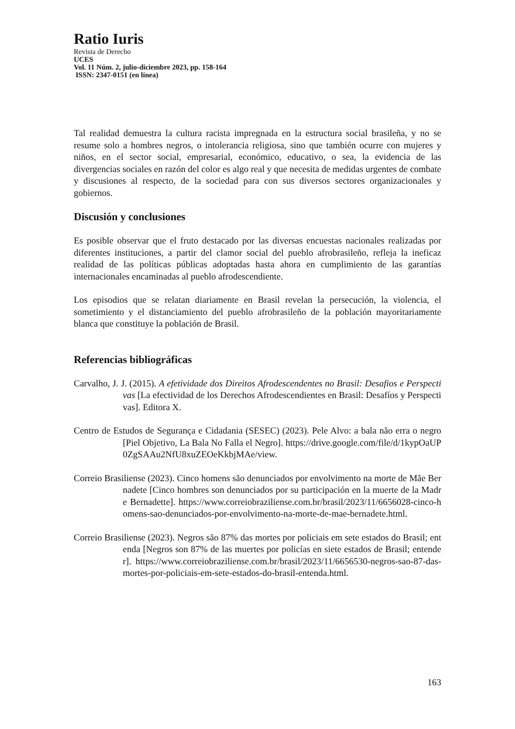Ratio Iuris
Revista de Derecho
UCES
Vol. 11 Núm. 2, julio-diciembre 2023, pp. 158-164
ISSN: 2347-0151 (en línea)
Tal realidad demuestra la cultura racista impregnada en la estructura social brasileña, y no se resume solo a hombres negros, o intolerancia religiosa, sino que también ocurre con mujeres y niños, en el sector social, empresarial, económico, educativo, o sea, la evidencia de las divergencias sociales en razón del color es algo real y que necesita de medidas urgentes de combate y discusiones al respecto, de la sociedad para con sus diversos sectores organizacionales y gobiernos.
Discusión y conclusiones
Es posible observar que el fruto destacado por las diversas encuestas nacionales realizadas por diferentes instituciones, a partir del clamor social del pueblo afrobrasileño, refleja la ineficaz realidad de las políticas públicas adoptadas hasta ahora en cumplimiento de las garantías internacionales encaminadas al pueblo afrodescendiente.
Los episodios que se relatan diariamente en Brasil revelan la persecución, la violencia, el sometimiento y el distanciamiento del pueblo afrobrasileño de la población mayoritariamente blanca que constituye la población de Brasil.
Referencias bibliográficas
Carvalho, J. J. (2015). A efetividade dos Direitos Afrodescendentes no Brasil: Desafios e Perspectivas [La efectividad de los Derechos Afrodescendientes en Brasil: Desafíos y Perspectivas]. Editora X.
Centro de Estudos de Segurança e Cidadania (SESEC) (2023). Pele Alvo: a bala não erra o negro [Piel Objetivo, La Bala No Falla el Negro]. https://drive.google.com/file/d/1kypOaUP0ZgSAAu2NfU8xuZEOeKkbjMAe/view.
Correio Brasiliense (2023). Cinco homens são denunciados por envolvimento na morte de Mãe Bernadete [Cinco hombres son denunciados por su participación en la muerte de la Madre Bernadette]. https://www.correiobraziliense.com.br/brasil/2023/11/6656028-cinco-homens-sao-denunciados-por-envolvimento-na-morte-de-mae-bernadete.html.
Correio Brasiliense (2023). Negros são 87% das mortes por policiais em sete estados do Brasil; entenda [Negros son 87% de las muertes por policías en siete estados de Brasil; entender]. https://www.correiobraziliense.com.br/brasil/2023/11/6656530-negros-sao-87-das-mortes-por-policiais-em-sete-estados-do-brasil-entenda.html.
163